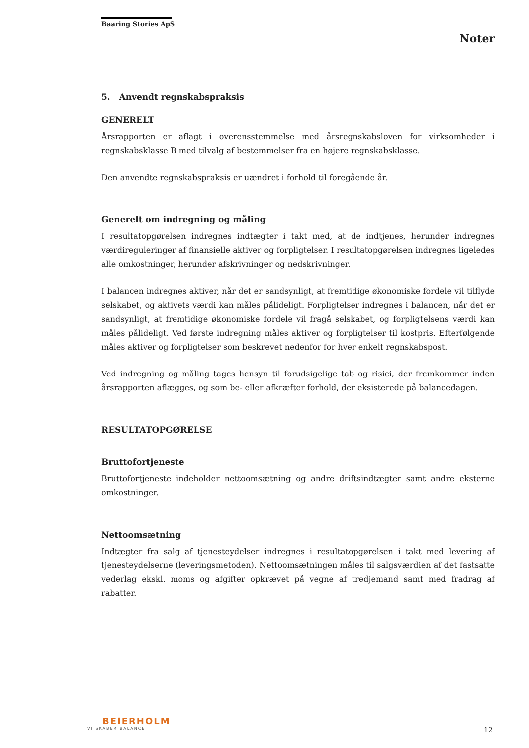Baaring Stories ApS
Noter
5. Anvendt regnskabspraksis
GENERELT
Årsrapporten er aflagt i overensstemmelse med årsregnskabsloven for virksomheder i regnskabsklasse B med tilvalg af bestemmelser fra en højere regnskabsklasse.
Den anvendte regnskabspraksis er uændret i forhold til foregående år.
Generelt om indregning og måling
I resultatopgørelsen indregnes indtægter i takt med, at de indtjenes, herunder indregnes værdireguleringer af finansielle aktiver og forpligtelser. I resultatopgørelsen indregnes ligeledes alle omkostninger, herunder afskrivninger og nedskrivninger.
I balancen indregnes aktiver, når det er sandsynligt, at fremtidige økonomiske fordele vil tilflyde selskabet, og aktivets værdi kan måles pålideligt. Forpligtelser indregnes i balancen, når det er sandsynligt, at fremtidige økonomiske fordele vil fragå selskabet, og forpligtelsens værdi kan måles pålideligt. Ved første indregning måles aktiver og forpligtelser til kostpris. Efterfølgende måles aktiver og forpligtelser som beskrevet nedenfor for hver enkelt regnskabspost.
Ved indregning og måling tages hensyn til forudsigelige tab og risici, der fremkommer inden årsrapporten aflægges, og som be- eller afkræfter forhold, der eksisterede på balancedagen.
RESULTATOPGØRELSE
Bruttofortjeneste
Bruttofortjeneste indeholder nettoomsætning og andre driftsindtægter samt andre eksterne omkostninger.
Nettoomsætning
Indtægter fra salg af tjenesteydelser indregnes i resultatopgørelsen i takt med levering af tjenesteydelserne (leveringsmetoden). Nettoomsætningen måles til salgsværdien af det fastsatte vederlag ekskl. moms og afgifter opkrævet på vegne af tredjemand samt med fradrag af rabatter.
BEIERHOLM
VI SKABER BALANCE
12